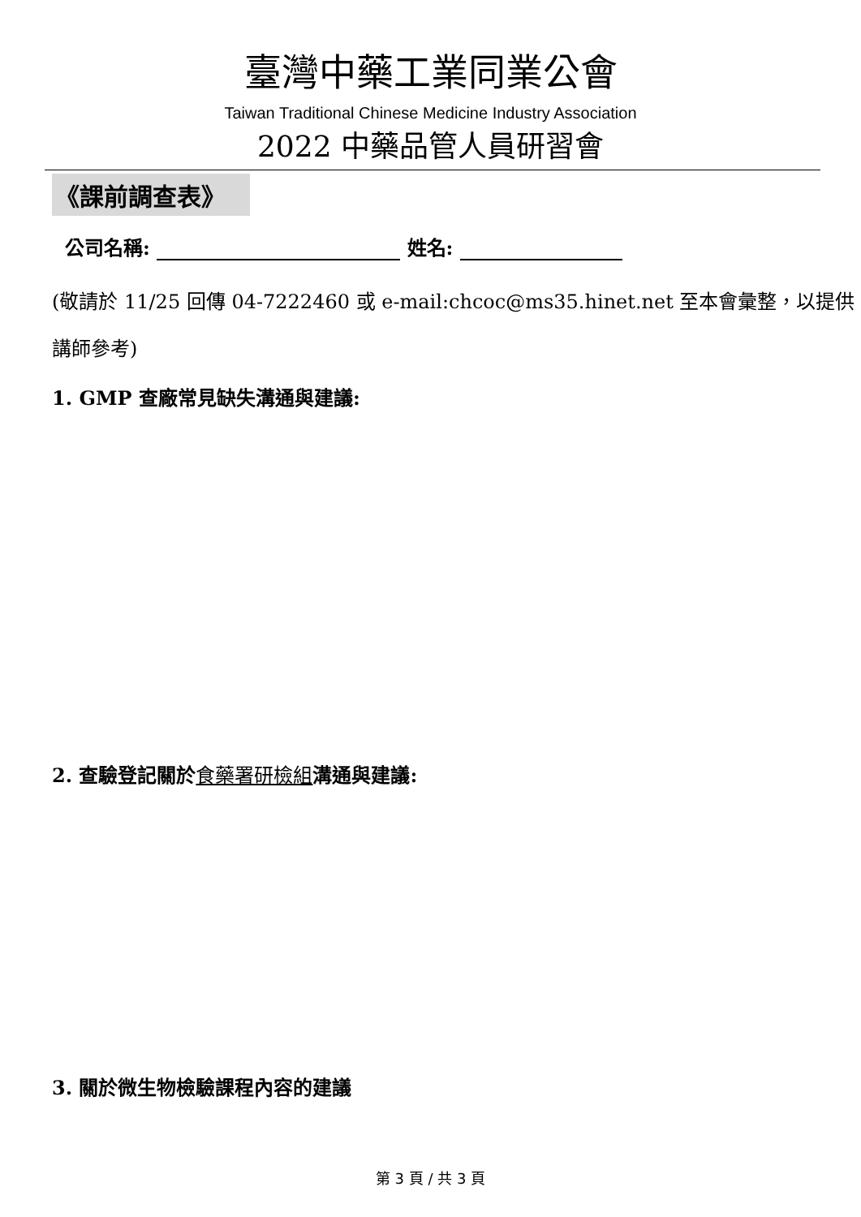臺灣中藥工業同業公會
Taiwan Traditional Chinese Medicine Industry Association
2022 中藥品管人員研習會
《課前調查表》
公司名稱: 姓名:
(敬請於 11/25 回傳 04-7222460 或 e-mail:chcoc@ms35.hinet.net 至本會彙整，以提供講師參考)
1. GMP 查廠常見缺失溝通與建議:
2. 查驗登記關於食藥署研檢組溝通與建議:
3. 關於微生物檢驗課程內容的建議
第 3 頁 / 共 3 頁